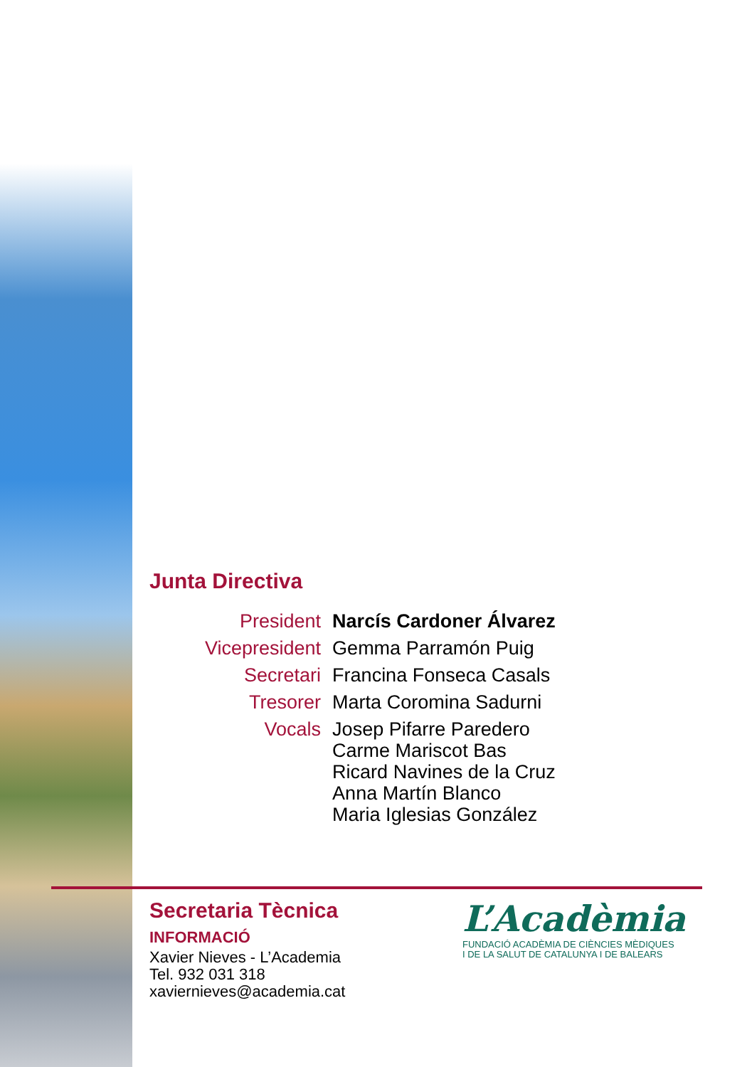Junta Directiva
| President | Narcís Cardoner Álvarez |
| Vicepresident | Gemma Parramón Puig |
| Secretari | Francina Fonseca Casals |
| Tresorer | Marta Coromina Sadurni |
| Vocals | Josep Pifarre Paredero Carme Mariscot Bas Ricard Navines de la Cruz Anna Martín Blanco Maria Iglesias González |
Secretaria Tècnica
INFORMACIÓ
Xavier Nieves - L’Academia
Tel. 932 031 318
xaviernieves@academia.cat
L’Acadèmia
FUNDACIÓ ACADÈMIA DE CIÈNCIES MÈDIQUES
I DE LA SALUT DE CATALUNYA I DE BALEARS